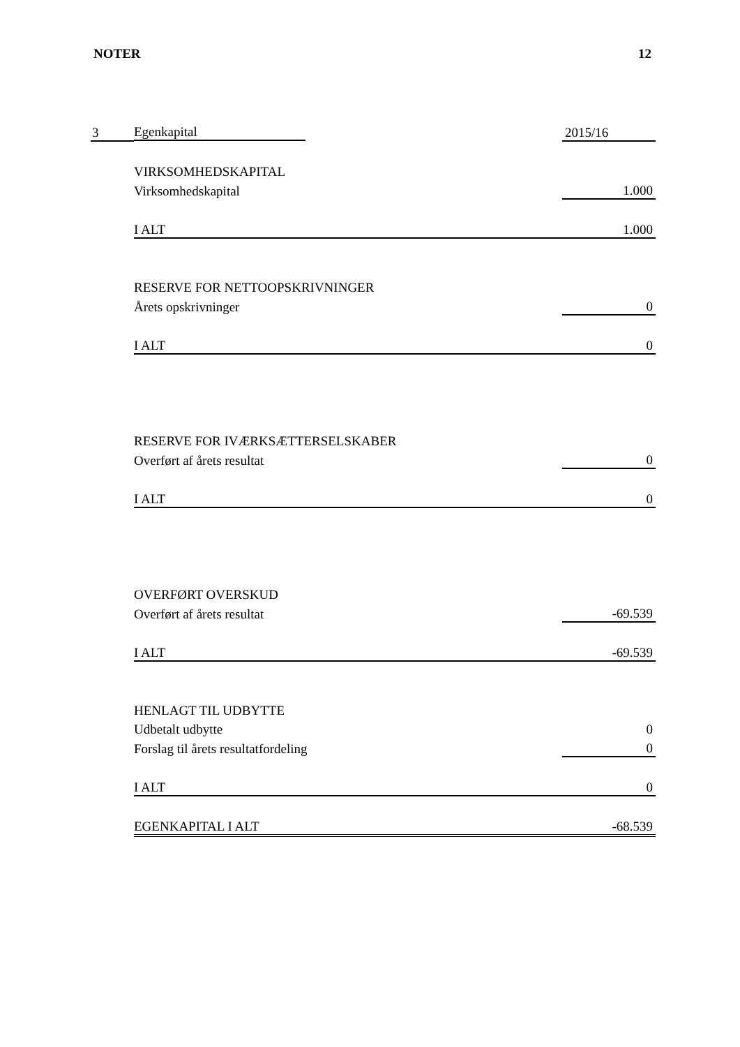NOTER 12
| 3 | Egenkapital | 2015/16 |
| | VIRKSOMHEDSKAPITAL | |
| | Virksomhedskapital | 1.000 |
| | I ALT | 1.000 |
| | RESERVE FOR NETTOOPSKRIVNINGER | |
| | Årets opskrivninger | 0 |
| | I ALT | 0 |
| | RESERVE FOR IVÆRKSÆTTERSELSKABER | |
| | Overført af årets resultat | 0 |
| | I ALT | 0 |
| | OVERFØRT OVERSKUD | |
| | Overført af årets resultat | -69.539 |
| | I ALT | -69.539 |
| | HENLAGT TIL UDBYTTE | |
| | Udbetalt udbytte | 0 |
| | Forslag til årets resultatfordeling | 0 |
| | I ALT | 0 |
| | EGENKAPITAL I ALT | -68.539 |